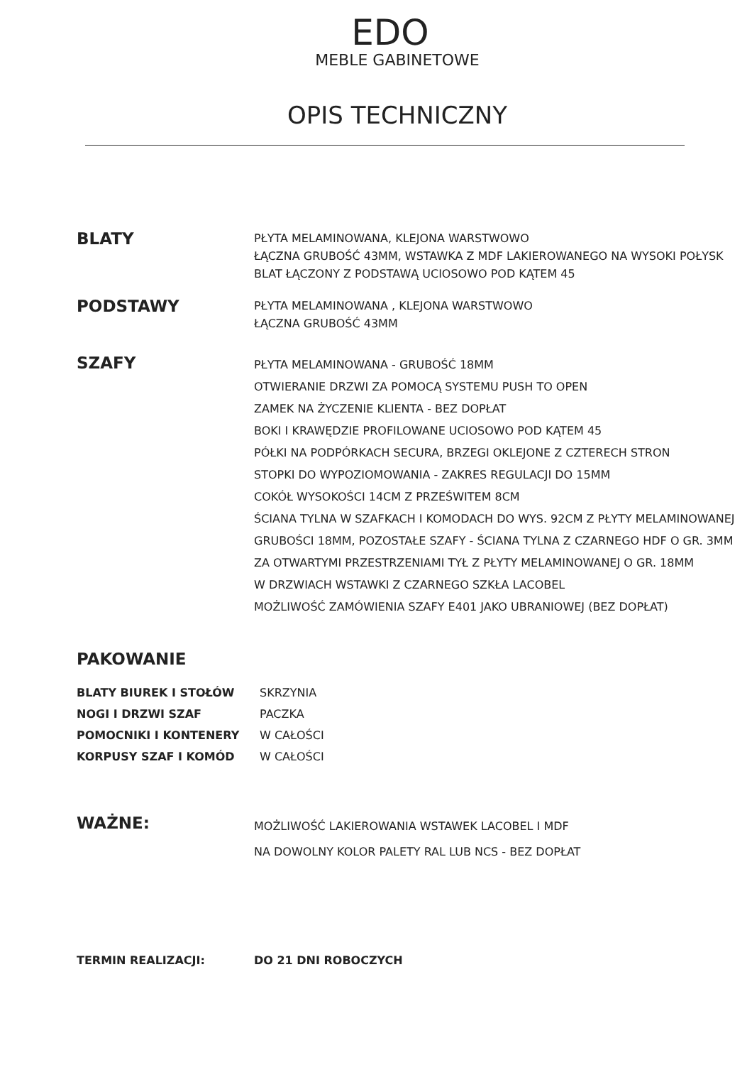EDO
MEBLE GABINETOWE
OPIS TECHNICZNY
BLATY
PŁYTA MELAMINOWANA, KLEJONA WARSTWOWO
ŁĄCZNA GRUBOŚĆ 43MM, WSTAWKA Z MDF LAKIEROWANEGO NA WYSOKI POŁYSK
BLAT ŁĄCZONY Z PODSTAWĄ UCIOSOWO POD KĄTEM 45
PODSTAWY
PŁYTA MELAMINOWANA , KLEJONA WARSTWOWO
ŁĄCZNA GRUBOŚĆ 43MM
SZAFY
PŁYTA MELAMINOWANA - GRUBOŚĆ 18MM
OTWIERANIE DRZWI ZA POMOCĄ SYSTEMU PUSH TO OPEN
ZAMEK NA ŻYCZENIE KLIENTA - BEZ DOPŁAT
BOKI I KRAWĘDZIE PROFILOWANE UCIOSOWO POD KĄTEM 45
PÓŁKI NA PODPÓRKACH SECURA, BRZEGI OKLEJONE Z CZTERECH STRON
STOPKI DO WYPOZIOMOWANIA - ZAKRES REGULACJI DO 15MM
COKÓŁ WYSOKOŚCI 14CM Z PRZEŚWITEM 8CM
ŚCIANA TYLNA W SZAFKACH I KOMODACH DO WYS. 92CM Z PŁYTY MELAMINOWANEJ
GRUBOŚCI 18MM, POZOSTAŁE SZAFY - ŚCIANA TYLNA Z CZARNEGO HDF O GR. 3MM
ZA OTWARTYMI PRZESTRZENIAMI TYŁ Z PŁYTY MELAMINOWANEJ O GR. 18MM
W DRZWIACH WSTAWKI Z CZARNEGO SZKŁA LACOBEL
MOŻLIWOŚĆ ZAMÓWIENIA SZAFY E401 JAKO UBRANIOWEJ (BEZ DOPŁAT)
PAKOWANIE
BLATY BIUREK I STOŁÓW
NOGI I DRZWI SZAF
POMOCNIKI I KONTENERY
KORPUSY SZAF I KOMÓD
SKRZYNIA
PACZKA
W CAŁOŚCI
W CAŁOŚCI
WAŻNE:
MOŻLIWOŚĆ LAKIEROWANIA WSTAWEK LACOBEL I MDF
NA DOWOLNY KOLOR PALETY RAL LUB NCS - BEZ DOPŁAT
TERMIN REALIZACJI: DO 21 DNI ROBOCZYCH